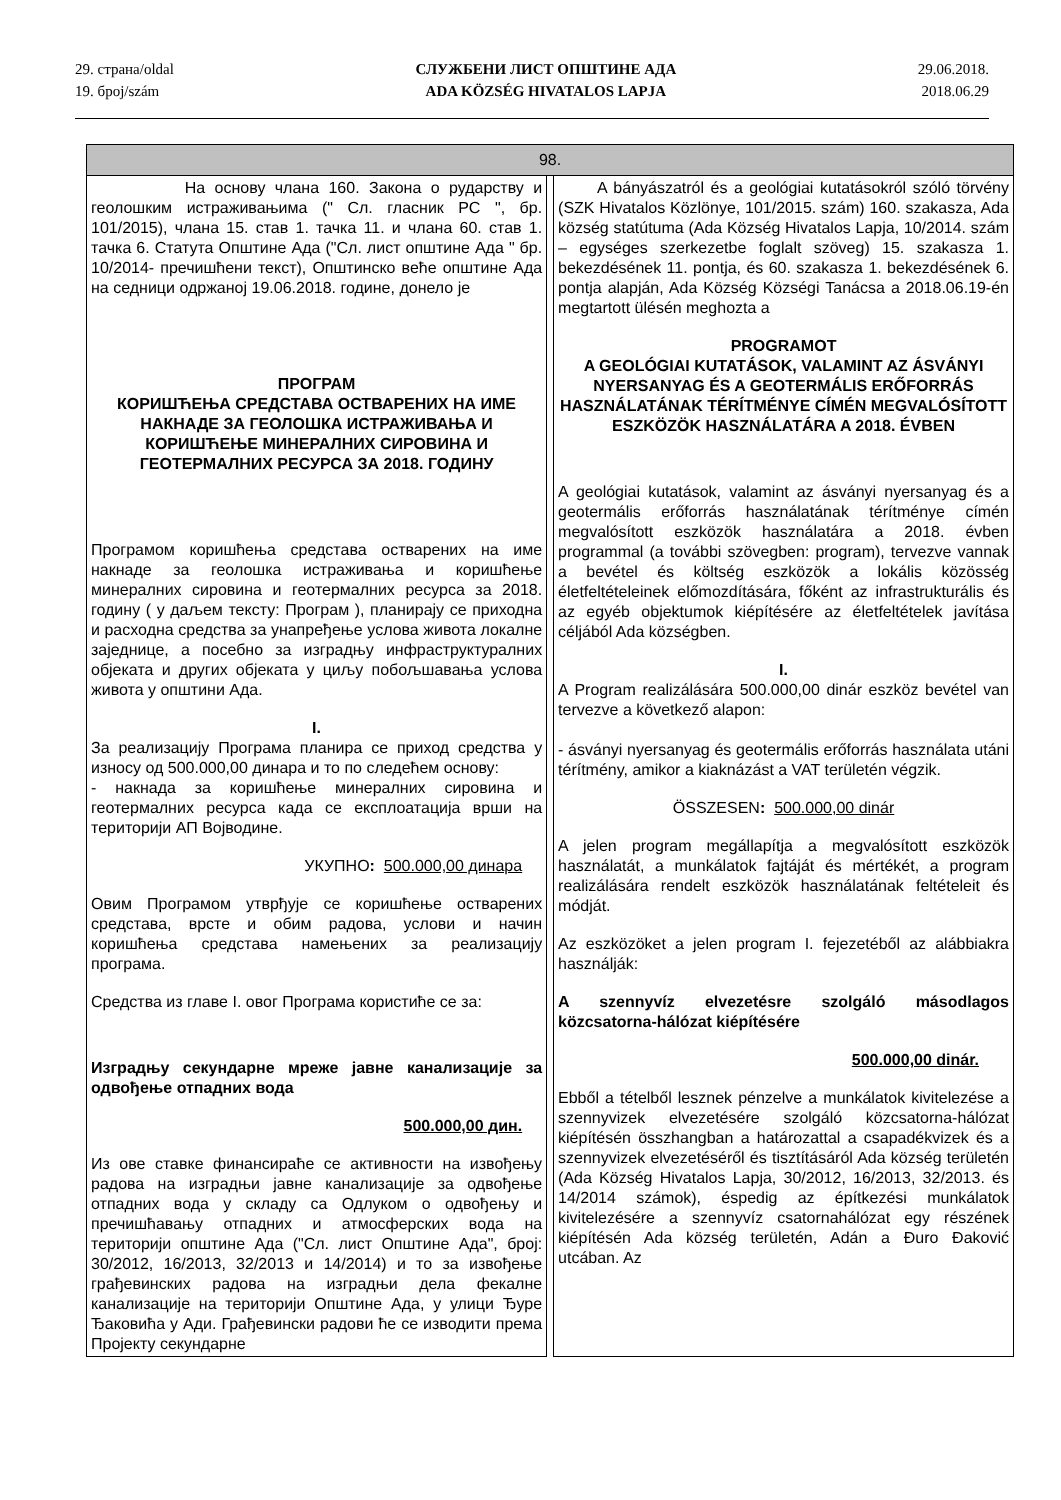29. страна/oldal
19. број/szám
СЛУЖБЕНИ ЛИСТ ОПШТИНЕ АДА
ADA KÖZSÉG HIVATALOS LAPJA
29.06.2018.
2018.06.29
| 98. | | |
| --- | --- | --- |
| На основу члана 160. Закона о рударству и геолошким истраживањима (" Сл. гласник РС ", бр. 101/2015), члана 15. став 1. тачка 11. и члана 60. став 1. тачка 6. Статута Општине Ада ("Сл. лист општине Ада " бр. 10/2014- пречишћени текст), Општинско веће општине Ада на седници одржаној 19.06.2018. године, донело је ПРОГРАМ КОРИШЋЕЊА СРЕДСТАВА ОСТВАРЕНИХ НА ИМЕ НАКНАДЕ ЗА ГЕОЛОШКА ИСТРАЖИВАЊА И КОРИШЋЕЊЕ МИНЕРАЛНИХ СИРОВИНА И ГЕОТЕРМАЛНИХ РЕСУРСА ЗА 2018. ГОДИНУ Програмом коришћења средстава остварених на име накнаде за геолошка истраживања и коришћење минералних сировина и геотермалних ресурса за 2018. годину ( у даљем тексту: Програм ), планирају се приходна и расходна средства за унапређење услова живота локалне заједнице, а посебно за изградњу инфраструктуралних објеката и других објеката у циљу побољшавања услова живота у општини Ада. I. За реализацију Програма планира се приход средства у износу од 500.000,00 динара и то по следећем основу: - накнада за коришћење минералних сировина и геотермалних ресурса када се експлоатација врши на територији АП Војводине. УКУПНО : 500.000,00 динара Овим Програмом утврђује се коришћење остварених средстава, врсте и обим радова, услови и начин коришћења средстава намењених за реализацију програма. Средства из главе I. овог Програма користиће се за: Изградњу секундарне мреже јавне канализације за одвођење отпадних вода 500.000,00 дин. Из ове ставке финансираће се активности на извођењу радова на изградњи јавне канализације за одвођење отпадних вода у складу са Одлуком о одвођењу и пречишћавању отпадних и атмосферских вода на територији општине Ада ("Сл. лист Општине Ада", број: 30/2012, 16/2013, 32/2013 и 14/2014) и то за извођење грађевинских радова на изградњи дела фекалне канализације на територији Општине Ада, у улици Ђуре Ђаковића у Ади. Грађевински радови ће се изводити према Пројекту секундарне | | A bányászatról és a geológiai kutatásokról szóló törvény (SZK Hivatalos Közlönye, 101/2015. szám) 160. szakasza, Ada község statútuma (Ada Község Hivatalos Lapja, 10/2014. szám – egységes szerkezetbe foglalt szöveg) 15. szakasza 1. bekezdésének 11. pontja, és 60. szakasza 1. bekezdésének 6. pontja alapján, Ada Község Községi Tanácsa a 2018.06.19-én megtartott ülésén meghozta a PROGRAMOT A GEOLÓGIAI KUTATÁSOK, VALAMINT AZ ÁSVÁNYI NYERSANYAG ÉS A GEOTERMÁLIS ERŐFORRÁS HASZNÁLATÁNAK TÉRÍTMÉNYE CÍMÉN MEGVALÓSÍTOTT ESZKÖZÖK HASZNÁLATÁRA A 2018. ÉVBEN A geológiai kutatások, valamint az ásványi nyersanyag és a geotermális erőforrás használatának térítménye címén megvalósított eszközök használatára a 2018. évben programmal (a további szövegben: program), tervezve vannak a bevétel és költség eszközök a lokális közösség életfeltételeinek előmozdítására, főként az infrastrukturális és az egyéb objektumok kiépítésére az életfeltételek javítása céljából Ada községben. I. A Program realizálására 500.000,00 dinár eszköz bevétel van tervezve a következő alapon: - ásványi nyersanyag és geotermális erőforrás használata utáni térítmény, amikor a kiaknázást a VAT területén végzik. ÖSSZESEN : 500.000,00 dinár A jelen program megállapítja a megvalósított eszközök használatát, a munkálatok fajtáját és mértékét, a program realizálására rendelt eszközök használatának feltételeit és módját. Az eszközöket a jelen program I. fejezetéből az alábbiakra használják: A szennyvíz elvezetésre szolgáló másodlagos közcsatorna-hálózat kiépítésére 500.000,00 dinár. Ebből a tételből lesznek pénzelve a munkálatok kivitelezése a szennyvizek elvezetésére szolgáló közcsatorna-hálózat kiépítésén összhangban a határozattal a csapadékvizek és a szennyvizek elvezetéséről és tisztításáról Ada község területén (Ada Község Hivatalos Lapja, 30/2012, 16/2013, 32/2013. és 14/2014 számok), éspedig az építkezési munkálatok kivitelezésére a szennyvíz csatornahálózat egy részének kiépítésén Ada község területén, Adán a Đuro Đaković utcában. Az |